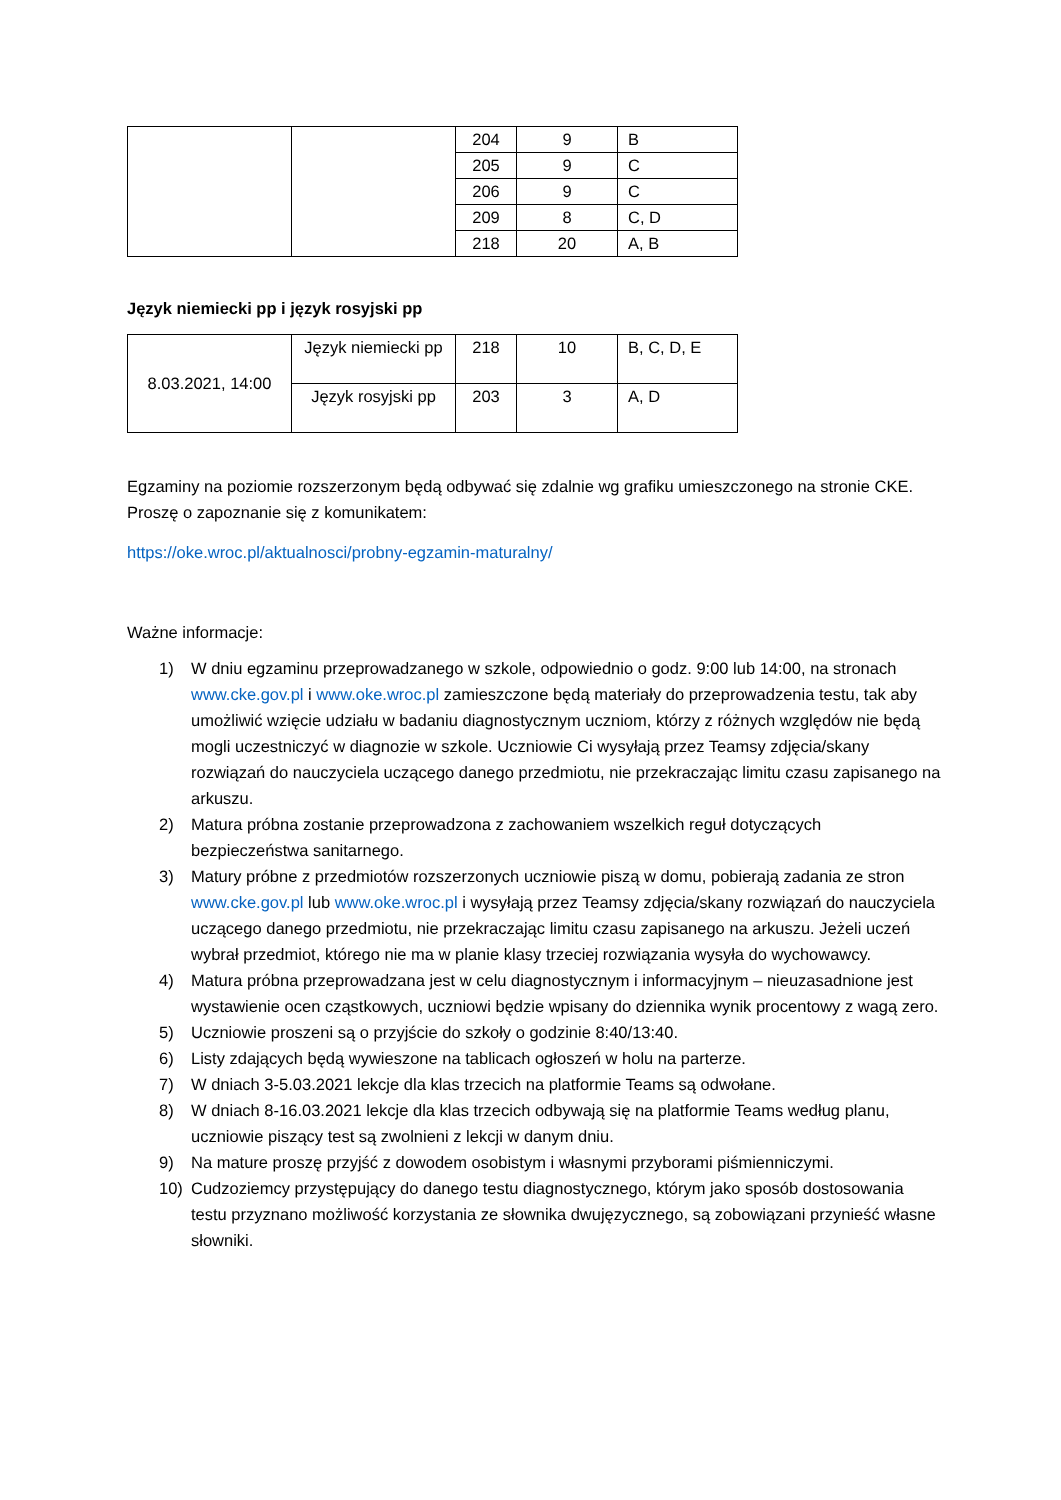| | | 204 | 9 | B |
| | | 205 | 9 | C |
| | | 206 | 9 | C |
| | | 209 | 8 | C, D |
| | | 218 | 20 | A, B |
Język niemiecki pp i język rosyjski pp
| 8.03.2021, 14:00 | Język niemiecki pp | 218 | 10 | B, C, D, E |
| | Język rosyjski pp | 203 | 3 | A, D |
Egzaminy na poziomie rozszerzonym będą odbywać się zdalnie wg grafiku umieszczonego na stronie CKE.
Proszę o zapoznanie się z komunikatem:
https://oke.wroc.pl/aktualnosci/probny-egzamin-maturalny/
Ważne informacje:
1) W dniu egzaminu przeprowadzanego w szkole, odpowiednio o godz. 9:00 lub 14:00, na stronach www.cke.gov.pl i www.oke.wroc.pl zamieszczone będą materiały do przeprowadzenia testu, tak aby umożliwić wzięcie udziału w badaniu diagnostycznym uczniom, którzy z różnych względów nie będą mogli uczestniczyć w diagnozie w szkole. Uczniowie Ci wysyłają przez Teamsy zdjęcia/skany rozwiązań do nauczyciela uczącego danego przedmiotu, nie przekraczając limitu czasu zapisanego na arkuszu.
2) Matura próbna zostanie przeprowadzona z zachowaniem wszelkich reguł dotyczących bezpieczeństwa sanitarnego.
3) Matury próbne z przedmiotów rozszerzonych uczniowie piszą w domu, pobierają zadania ze stron www.cke.gov.pl lub www.oke.wroc.pl i wysyłają przez Teamsy zdjęcia/skany rozwiązań do nauczyciela uczącego danego przedmiotu, nie przekraczając limitu czasu zapisanego na arkuszu. Jeżeli uczeń wybrał przedmiot, którego nie ma w planie klasy trzeciej rozwiązania wysyła do wychowawcy.
4) Matura próbna przeprowadzana jest w celu diagnostycznym i informacyjnym – nieuzasadnione jest wystawienie ocen cząstkowych, uczniowi będzie wpisany do dziennika wynik procentowy z wagą zero.
5) Uczniowie proszeni są o przyjście do szkoły o godzinie 8:40/13:40.
6) Listy zdających będą wywieszone na tablicach ogłoszeń w holu na parterze.
7) W dniach 3-5.03.2021 lekcje dla klas trzecich na platformie Teams są odwołane.
8) W dniach 8-16.03.2021 lekcje dla klas trzecich odbywają się na platformie Teams według planu, uczniowie piszący test są zwolnieni z lekcji w danym dniu.
9) Na mature proszę przyjść z dowodem osobistym i własnymi przyborami piśmienniczymi.
10) Cudzoziemcy przystępujący do danego testu diagnostycznego, którym jako sposób dostosowania testu przyznano możliwość korzystania ze słownika dwujęzycznego, są zobowiązani przynieść własne słowniki.